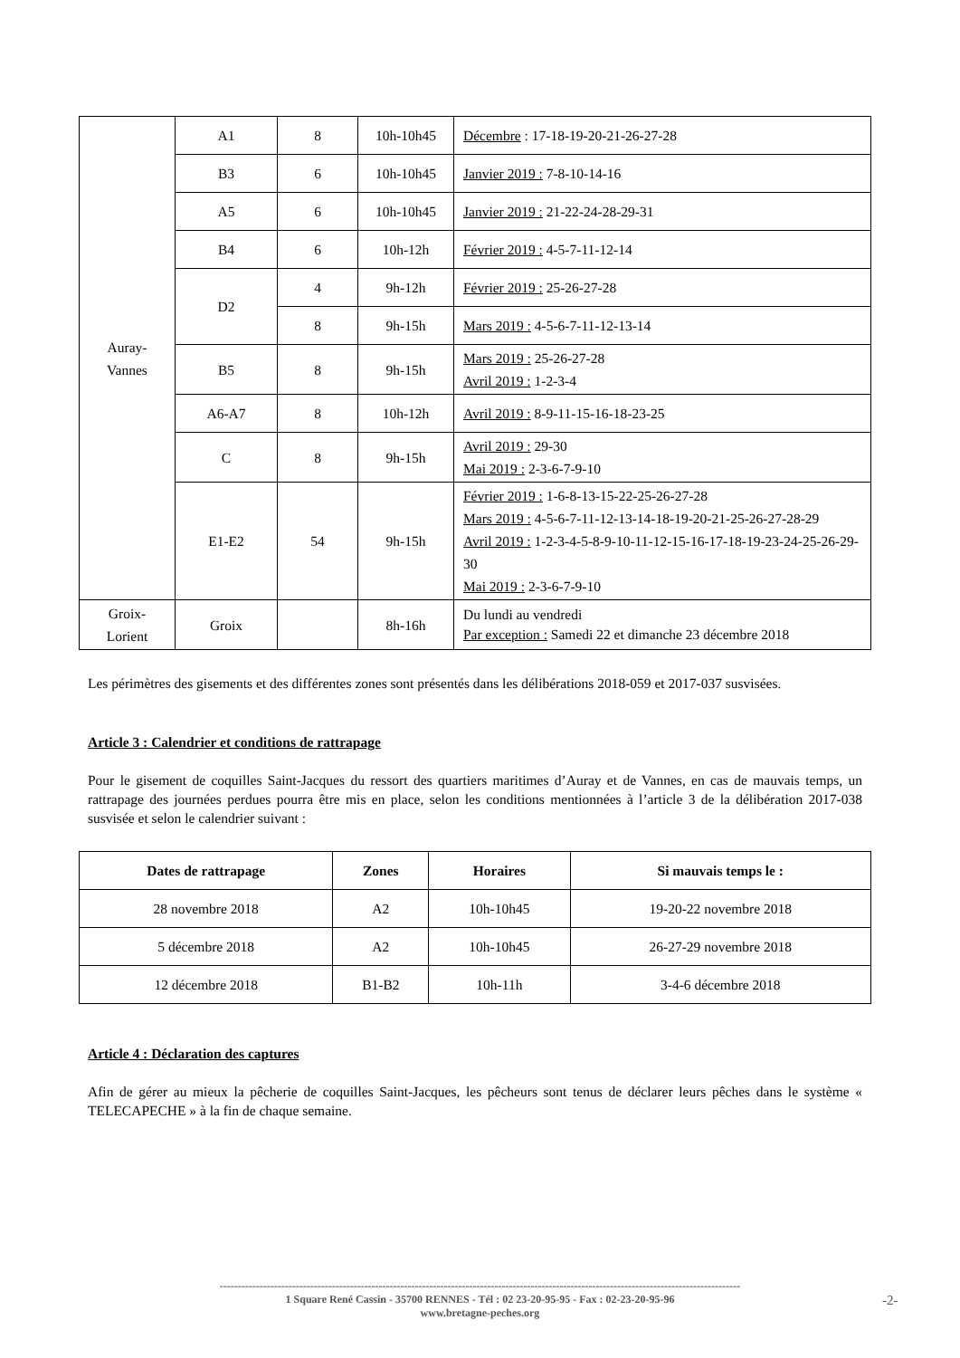| Auray- Vannes | A1 | 8 | 10h-10h45 | Décembre : 17-18-19-20-21-26-27-28 |
| | B3 | 6 | 10h-10h45 | Janvier 2019 : 7-8-10-14-16 |
| | A5 | 6 | 10h-10h45 | Janvier 2019 : 21-22-24-28-29-31 |
| | B4 | 6 | 10h-12h | Février 2019 : 4-5-7-11-12-14 |
| | D2 | 4 | 9h-12h | Février 2019 : 25-26-27-28 |
| | | 8 | 9h-15h | Mars 2019 : 4-5-6-7-11-12-13-14 |
| | B5 | 8 | 9h-15h | Mars 2019 : 25-26-27-28 Avril 2019 : 1-2-3-4 |
| | A6-A7 | 8 | 10h-12h | Avril 2019 : 8-9-11-15-16-18-23-25 |
| | C | 8 | 9h-15h | Avril 2019 : 29-30 Mai 2019 : 2-3-6-7-9-10 |
| | E1-E2 | 54 | 9h-15h | Février 2019 : 1-6-8-13-15-22-25-26-27-28 Mars 2019 : 4-5-6-7-11-12-13-14-18-19-20-21-25-26-27-28-29 Avril 2019 : 1-2-3-4-5-8-9-10-11-12-15-16-17-18-19-23-24-25-26-29-30 Mai 2019 : 2-3-6-7-9-10 |
| Groix- Lorient | Groix | | 8h-16h | Du lundi au vendredi Par exception : Samedi 22 et dimanche 23 décembre 2018 |
Les périmètres des gisements et des différentes zones sont présentés dans les délibérations 2018-059 et 2017-037 susvisées.
Article 3 : Calendrier et conditions de rattrapage
Pour le gisement de coquilles Saint-Jacques du ressort des quartiers maritimes d’Auray et de Vannes, en cas de mauvais temps, un rattrapage des journées perdues pourra être mis en place, selon les conditions mentionnées à l’article 3 de la délibération 2017-038 susvisée et selon le calendrier suivant :
| Dates de rattrapage | Zones | Horaires | Si mauvais temps le : |
| --- | --- | --- | --- |
| 28 novembre 2018 | A2 | 10h-10h45 | 19-20-22 novembre 2018 |
| 5 décembre 2018 | A2 | 10h-10h45 | 26-27-29 novembre 2018 |
| 12 décembre 2018 | B1-B2 | 10h-11h | 3-4-6 décembre 2018 |
Article 4 : Déclaration des captures
Afin de gérer au mieux la pêcherie de coquilles Saint-Jacques, les pêcheurs sont tenus de déclarer leurs pêches dans le système « TELECAPECHE » à la fin de chaque semaine.
------------------------------------------------------------------------------------------------------------------------------------------------
1 Square René Cassin - 35700 RENNES - Tél : 02 23-20-95-95 - Fax : 02-23-20-95-96
www.bretagne-peches.org
-2-